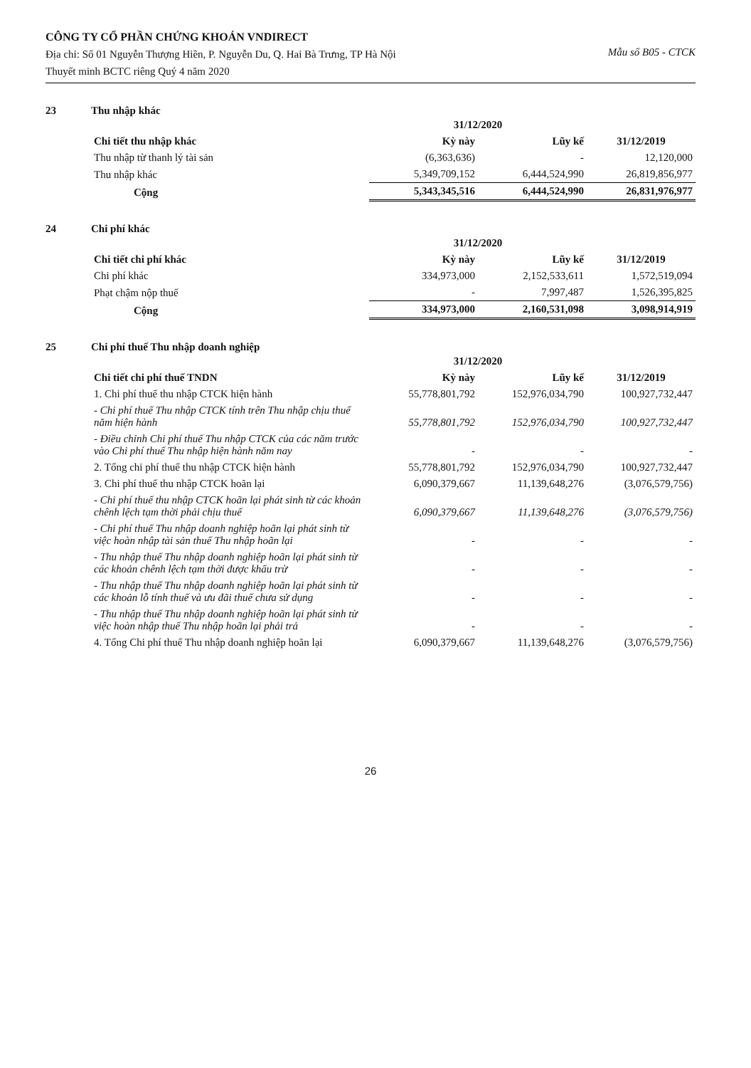CÔNG TY CỔ PHẦN CHỨNG KHOÁN VNDIRECT
Địa chỉ: Số 01 Nguyễn Thượng Hiền, P. Nguyễn Du, Q. Hai Bà Trưng, TP Hà Nội
Thuyết minh BCTC riêng Quý 4 năm 2020
Mẫu số B05 - CTCK
23 Thu nhập khác
| Chi tiết thu nhập khác | 31/12/2020 | | 31/12/2019 |
| --- | --- | --- | --- |
| | Kỳ này | Lũy kế | |
| Thu nhập từ thanh lý tài sản | (6,363,636) | - | 12,120,000 |
| Thu nhập khác | 5,349,709,152 | 6,444,524,990 | 26,819,856,977 |
| Cộng | 5,343,345,516 | 6,444,524,990 | 26,831,976,977 |
24 Chi phí khác
| Chi tiết chi phí khác | 31/12/2020 | | 31/12/2019 |
| --- | --- | --- | --- |
| | Kỳ này | Lũy kế | |
| Chi phí khác | 334,973,000 | 2,152,533,611 | 1,572,519,094 |
| Phạt chậm nộp thuế | - | 7,997,487 | 1,526,395,825 |
| Cộng | 334,973,000 | 2,160,531,098 | 3,098,914,919 |
25 Chi phí thuế Thu nhập doanh nghiệp
| Chi tiết chi phí thuế TNDN | 31/12/2020 | | 31/12/2019 |
| --- | --- | --- | --- |
| | Kỳ này | Lũy kế | |
| 1. Chi phí thuế thu nhập CTCK hiện hành | 55,778,801,792 | 152,976,034,790 | 100,927,732,447 |
| - Chi phí thuế Thu nhập CTCK tính trên Thu nhập chịu thuế năm hiện hành | 55,778,801,792 | 152,976,034,790 | 100,927,732,447 |
| - Điều chỉnh Chi phí thuế Thu nhập CTCK của các năm trước vào Chi phí thuế Thu nhập hiện hành năm nay | - | - | - |
| 2. Tổng chi phí thuế thu nhập CTCK hiện hành | 55,778,801,792 | 152,976,034,790 | 100,927,732,447 |
| 3. Chi phí thuế thu nhập CTCK hoãn lại | 6,090,379,667 | 11,139,648,276 | (3,076,579,756) |
| - Chi phí thuế thu nhập CTCK hoãn lại phát sinh từ các khoản chênh lệch tạm thời phải chịu thuế | 6,090,379,667 | 11,139,648,276 | (3,076,579,756) |
| - Chi phí thuế Thu nhập doanh nghiệp hoãn lại phát sinh từ việc hoàn nhập tài sản thuế Thu nhập hoãn lại | - | - | - |
| - Thu nhập thuế Thu nhập doanh nghiệp hoãn lại phát sinh từ các khoản chênh lệch tạm thời được khấu trừ | - | - | - |
| - Thu nhập thuế Thu nhập doanh nghiệp hoãn lại phát sinh từ các khoản lỗ tính thuế và ưu đãi thuế chưa sử dụng | - | - | - |
| - Thu nhập thuế Thu nhập doanh nghiệp hoãn lại phát sinh từ việc hoàn nhập thuế Thu nhập hoãn lại phải trả | - | - | - |
| 4. Tổng Chi phí thuế Thu nhập doanh nghiệp hoãn lại | 6,090,379,667 | 11,139,648,276 | (3,076,579,756) |
26